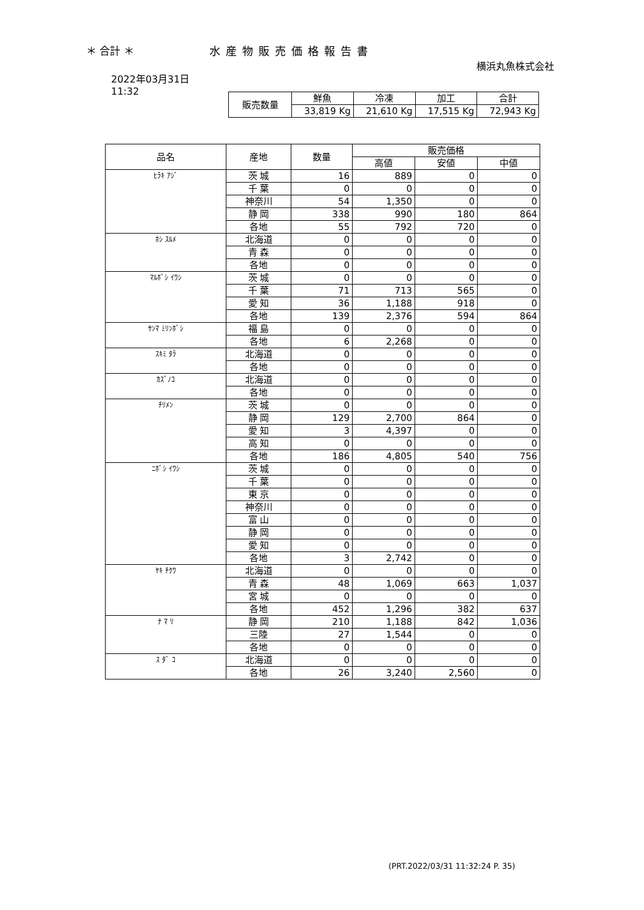＊ 合計 ＊ 水産物販売価格報告書
横浜丸魚株式会社
2022年03月31日
11:32
| 販売数量 | 鮮魚 | 冷凍 | 加工 | 合計 |
| | 33,819 Kg | 21,610 Kg | 17,515 Kg | 72,943 Kg |
| 品名 | 産地 | 数量 | 販売価格 | | |
| --- | --- | --- | --- | --- | --- |
| | | | 高値 | 安値 | 中値 |
| ﾋﾗｷ ｱｼﾞ | 茨 城 | 16 | 889 | 0 | 0 |
| | 千 葉 | 0 | 0 | 0 | 0 |
| | 神奈川 | 54 | 1,350 | 0 | 0 |
| | 静 岡 | 338 | 990 | 180 | 864 |
| | 各地 | 55 | 792 | 720 | 0 |
| ﾎｼ ｽﾙﾒ | 北海道 | 0 | 0 | 0 | 0 |
| | 青 森 | 0 | 0 | 0 | 0 |
| | 各地 | 0 | 0 | 0 | 0 |
| ﾏﾙﾎﾞｼ ｲﾜｼ | 茨 城 | 0 | 0 | 0 | 0 |
| | 千 葉 | 71 | 713 | 565 | 0 |
| | 愛 知 | 36 | 1,188 | 918 | 0 |
| | 各地 | 139 | 2,376 | 594 | 864 |
| ｻﾝﾏ ﾐﾘﾝﾎﾞｼ | 福 島 | 0 | 0 | 0 | 0 |
| | 各地 | 6 | 2,268 | 0 | 0 |
| ｽｷﾐ ﾀﾗ | 北海道 | 0 | 0 | 0 | 0 |
| | 各地 | 0 | 0 | 0 | 0 |
| ｶｽﾞﾉｺ | 北海道 | 0 | 0 | 0 | 0 |
| | 各地 | 0 | 0 | 0 | 0 |
| ﾁﾘﾒﾝ | 茨 城 | 0 | 0 | 0 | 0 |
| | 静 岡 | 129 | 2,700 | 864 | 0 |
| | 愛 知 | 3 | 4,397 | 0 | 0 |
| | 高 知 | 0 | 0 | 0 | 0 |
| | 各地 | 186 | 4,805 | 540 | 756 |
| ﾆﾎﾞｼ ｲﾜｼ | 茨 城 | 0 | 0 | 0 | 0 |
| | 千 葉 | 0 | 0 | 0 | 0 |
| | 東 京 | 0 | 0 | 0 | 0 |
| | 神奈川 | 0 | 0 | 0 | 0 |
| | 富 山 | 0 | 0 | 0 | 0 |
| | 静 岡 | 0 | 0 | 0 | 0 |
| | 愛 知 | 0 | 0 | 0 | 0 |
| | 各地 | 3 | 2,742 | 0 | 0 |
| ﾔｷ ﾁｸﾜ | 北海道 | 0 | 0 | 0 | 0 |
| | 青 森 | 48 | 1,069 | 663 | 1,037 |
| | 宮 城 | 0 | 0 | 0 | 0 |
| | 各地 | 452 | 1,296 | 382 | 637 |
| ﾅ ﾏ ﾘ | 静 岡 | 210 | 1,188 | 842 | 1,036 |
| | 三陸 | 27 | 1,544 | 0 | 0 |
| | 各地 | 0 | 0 | 0 | 0 |
| ｽ ﾀﾞ ｺ | 北海道 | 0 | 0 | 0 | 0 |
| | 各地 | 26 | 3,240 | 2,560 | 0 |
(PRT.2022/03/31 11:32:24 P. 35)